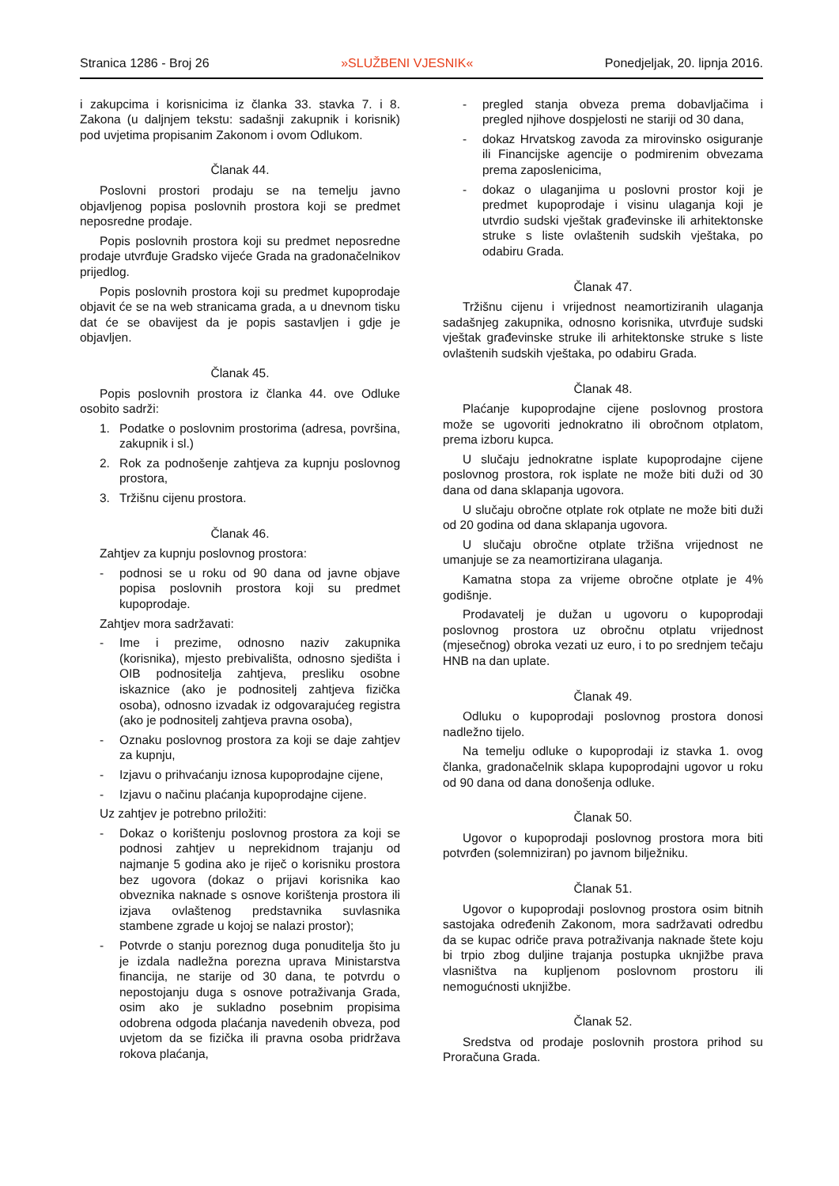Stranica 1286 - Broj 26 »SLUŽBENI VJESNIK« Ponedjeljak, 20. lipnja 2016.
i zakupcima i korisnicima iz članka 33. stavka 7. i 8. Zakona (u daljnjem tekstu: sadašnji zakupnik i korisnik) pod uvjetima propisanim Zakonom i ovom Odlukom.
Članak 44.
Poslovni prostori prodaju se na temelju javno objavljenog popisa poslovnih prostora koji se predmet neposredne prodaje.
Popis poslovnih prostora koji su predmet neposredne prodaje utvrđuje Gradsko vijeće Grada na gradonačelnikov prijedlog.
Popis poslovnih prostora koji su predmet kupoprodaje objavit će se na web stranicama grada, a u dnevnom tisku dat će se obavijest da je popis sastavljen i gdje je objavljen.
Članak 45.
Popis poslovnih prostora iz članka 44. ove Odluke osobito sadrži:
1. Podatke o poslovnim prostorima (adresa, površina, zakupnik i sl.)
2. Rok za podnošenje zahtjeva za kupnju poslovnog prostora,
3. Tržišnu cijenu prostora.
Članak 46.
Zahtjev za kupnju poslovnog prostora:
- podnosi se u roku od 90 dana od javne objave popisa poslovnih prostora koji su predmet kupoprodaje.
Zahtjev mora sadržavati:
- Ime i prezime, odnosno naziv zakupnika (korisnika), mjesto prebivališta, odnosno sjedišta i OIB podnositelja zahtjeva, presliku osobne iskaznice (ako je podnositelj zahtjeva fizička osoba), odnosno izvadak iz odgovarajućeg registra (ako je podnositelj zahtjeva pravna osoba),
- Oznaku poslovnog prostora za koji se daje zahtjev za kupnju,
- Izjavu o prihvaćanju iznosa kupoprodajne cijene,
- Izjavu o načinu plaćanja kupoprodajne cijene.
Uz zahtjev je potrebno priložiti:
- Dokaz o korištenju poslovnog prostora za koji se podnosi zahtjev u neprekidnom trajanju od najmanje 5 godina ako je riječ o korisniku prostora bez ugovora (dokaz o prijavi korisnika kao obveznika naknade s osnove korištenja prostora ili izjava ovlaštenog predstavnika suvlasnika stambene zgrade u kojoj se nalazi prostor);
- Potvrde o stanju poreznog duga ponuditelja što ju je izdala nadležna porezna uprava Ministarstva financija, ne starije od 30 dana, te potvrdu o nepostojanju duga s osnove potraživanja Grada, osim ako je sukladno posebnim propisima odobrena odgoda plaćanja navedenih obveza, pod uvjetom da se fizička ili pravna osoba pridržava rokova plaćanja,
- pregled stanja obveza prema dobavljačima i pregled njihove dospjelosti ne stariji od 30 dana,
- dokaz Hrvatskog zavoda za mirovinsko osiguranje ili Financijske agencije o podmirenim obvezama prema zaposlenicima,
- dokaz o ulaganjima u poslovni prostor koji je predmet kupoprodaje i visinu ulaganja koji je utvrdio sudski vještak građevinske ili arhitektonske struke s liste ovlaštenih sudskih vještaka, po odabiru Grada.
Članak 47.
Tržišnu cijenu i vrijednost neamortiziranih ulaganja sadašnjeg zakupnika, odnosno korisnika, utvrđuje sudski vještak građevinske struke ili arhitektonske struke s liste ovlaštenih sudskih vještaka, po odabiru Grada.
Članak 48.
Plaćanje kupoprodajne cijene poslovnog prostora može se ugovoriti jednokratno ili obročnom otplatom, prema izboru kupca.
U slučaju jednokratne isplate kupoprodajne cijene poslovnog prostora, rok isplate ne može biti duži od 30 dana od dana sklapanja ugovora.
U slučaju obročne otplate rok otplate ne može biti duži od 20 godina od dana sklapanja ugovora.
U slučaju obročne otplate tržišna vrijednost ne umanjuje se za neamortizirana ulaganja.
Kamatna stopa za vrijeme obročne otplate je 4% godišnje.
Prodavatelj je dužan u ugovoru o kupoprodaji poslovnog prostora uz obročnu otplatu vrijednost (mjesečnog) obroka vezati uz euro, i to po srednjem tečaju HNB na dan uplate.
Članak 49.
Odluku o kupoprodaji poslovnog prostora donosi nadležno tijelo.
Na temelju odluke o kupoprodaji iz stavka 1. ovog članka, gradonačelnik sklapa kupoprodajni ugovor u roku od 90 dana od dana donošenja odluke.
Članak 50.
Ugovor o kupoprodaji poslovnog prostora mora biti potvrđen (solemniziran) po javnom bilježniku.
Članak 51.
Ugovor o kupoprodaji poslovnog prostora osim bitnih sastojaka određenih Zakonom, mora sadržavati odredbu da se kupac odriče prava potraživanja naknade štete koju bi trpio zbog duljine trajanja postupka uknjižbe prava vlasništva na kupljenom poslovnom prostoru ili nemogućnosti uknjižbe.
Članak 52.
Sredstva od prodaje poslovnih prostora prihod su Proračuna Grada.